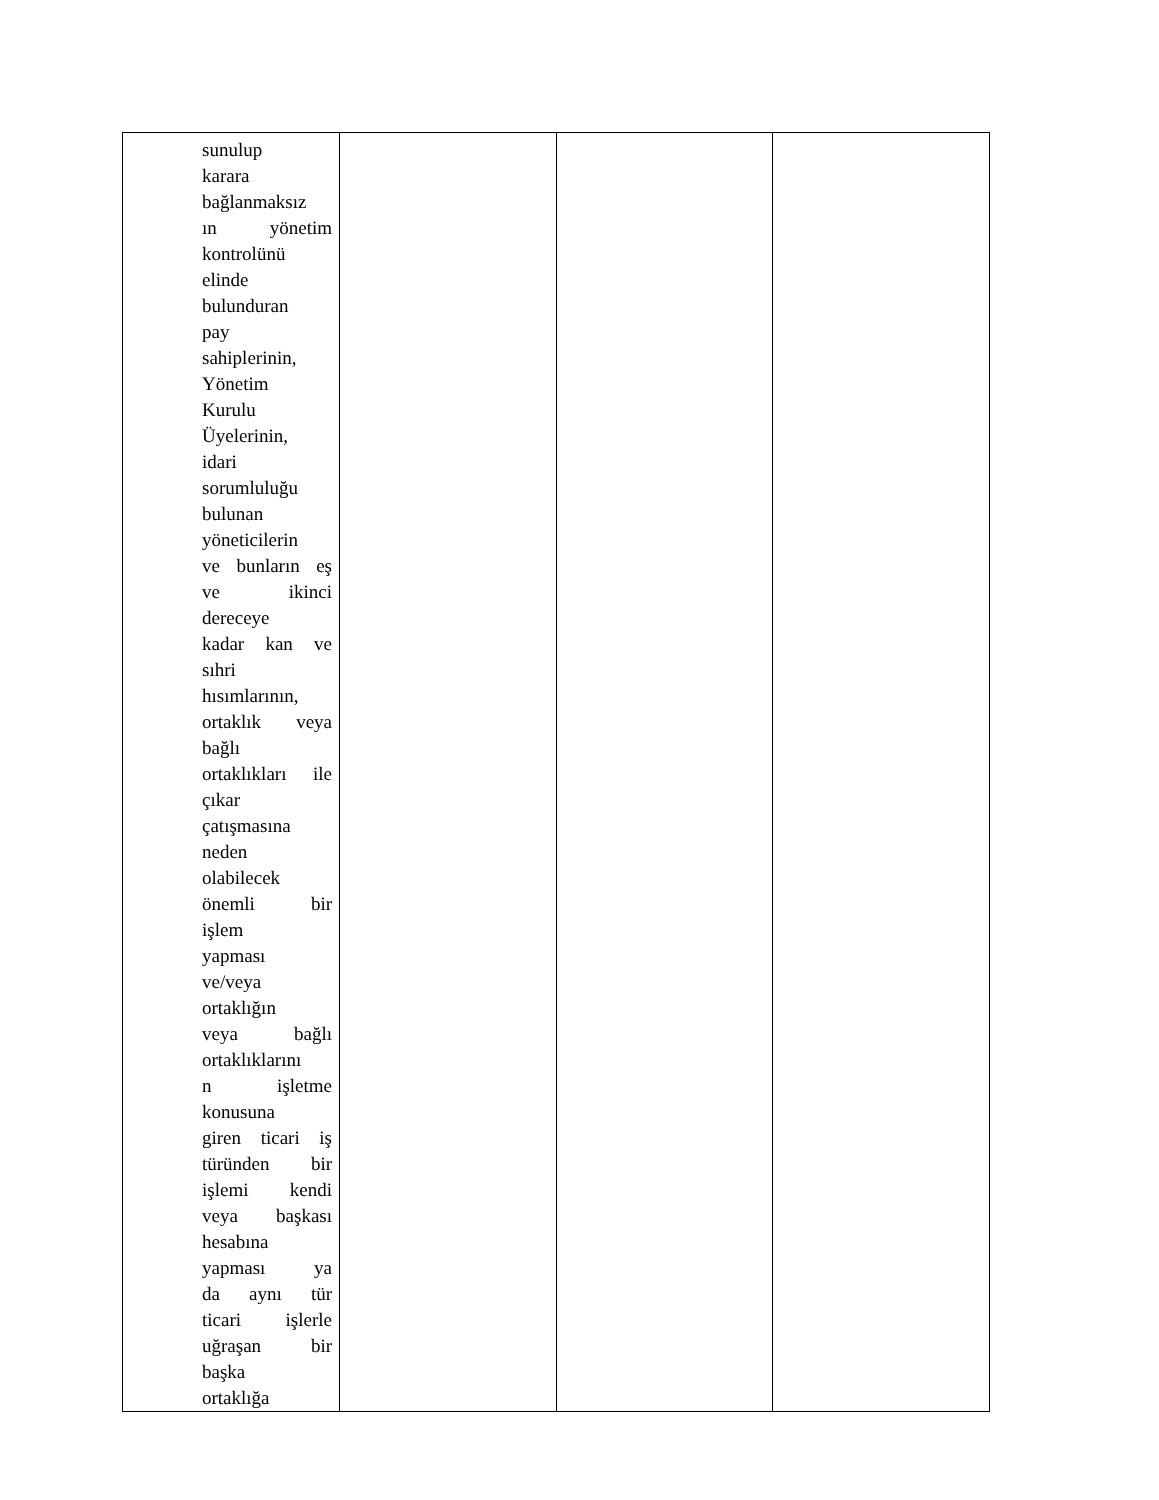| sunulup karara bağlanmaksız ın yönetim kontrolünü elinde bulunduran pay sahiplerinin, Yönetim Kurulu Üyelerinin, idari sorumluluğu bulunan yöneticilerin ve bunların eş ve ikinci dereceye kadar kan ve sıhri hısımlarının, ortaklık veya bağlı ortaklıkları ile çıkar çatışmasına neden olabilecek önemli bir işlem yapması ve/veya ortaklığın veya bağlı ortaklıklarını n işletme konusuna giren ticari iş türünden bir işlemi kendi veya başkası hesabına yapması ya da aynı tür ticari işlerle uğraşan bir başka ortaklığa | | | |